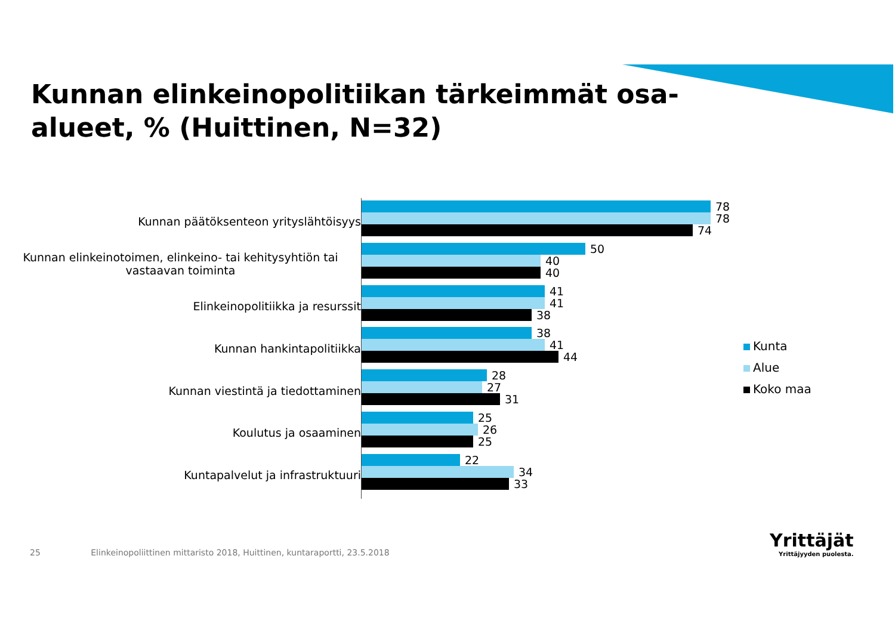Kunnan elinkeinopolitiikan tärkeimmät osa-alueet, % (Huittinen, N=32)
Kunnan päätöksenteon yrityslähtöisyys
Kunnan elinkeinotoimen, elinkeino- tai kehitysyhtiön tai vastaavan toiminta
Elinkeinopolitiikka ja resurssit
Kunnan hankintapolitiikka
Kunnan viestintä ja tiedottaminen
Koulutus ja osaaminen
Kuntapalvelut ja infrastruktuuri
78
78
74
50
40
40
41
41
38
38
41
44
28
27
31
25
26
25
22
34
33
Kunta
Alue
Koko maa
25 Elinkeinopoliittinen mittaristo 2018, Huittinen, kuntaraportti, 23.5.2018
Yrittäjät
Yrittäjyyden puolesta.